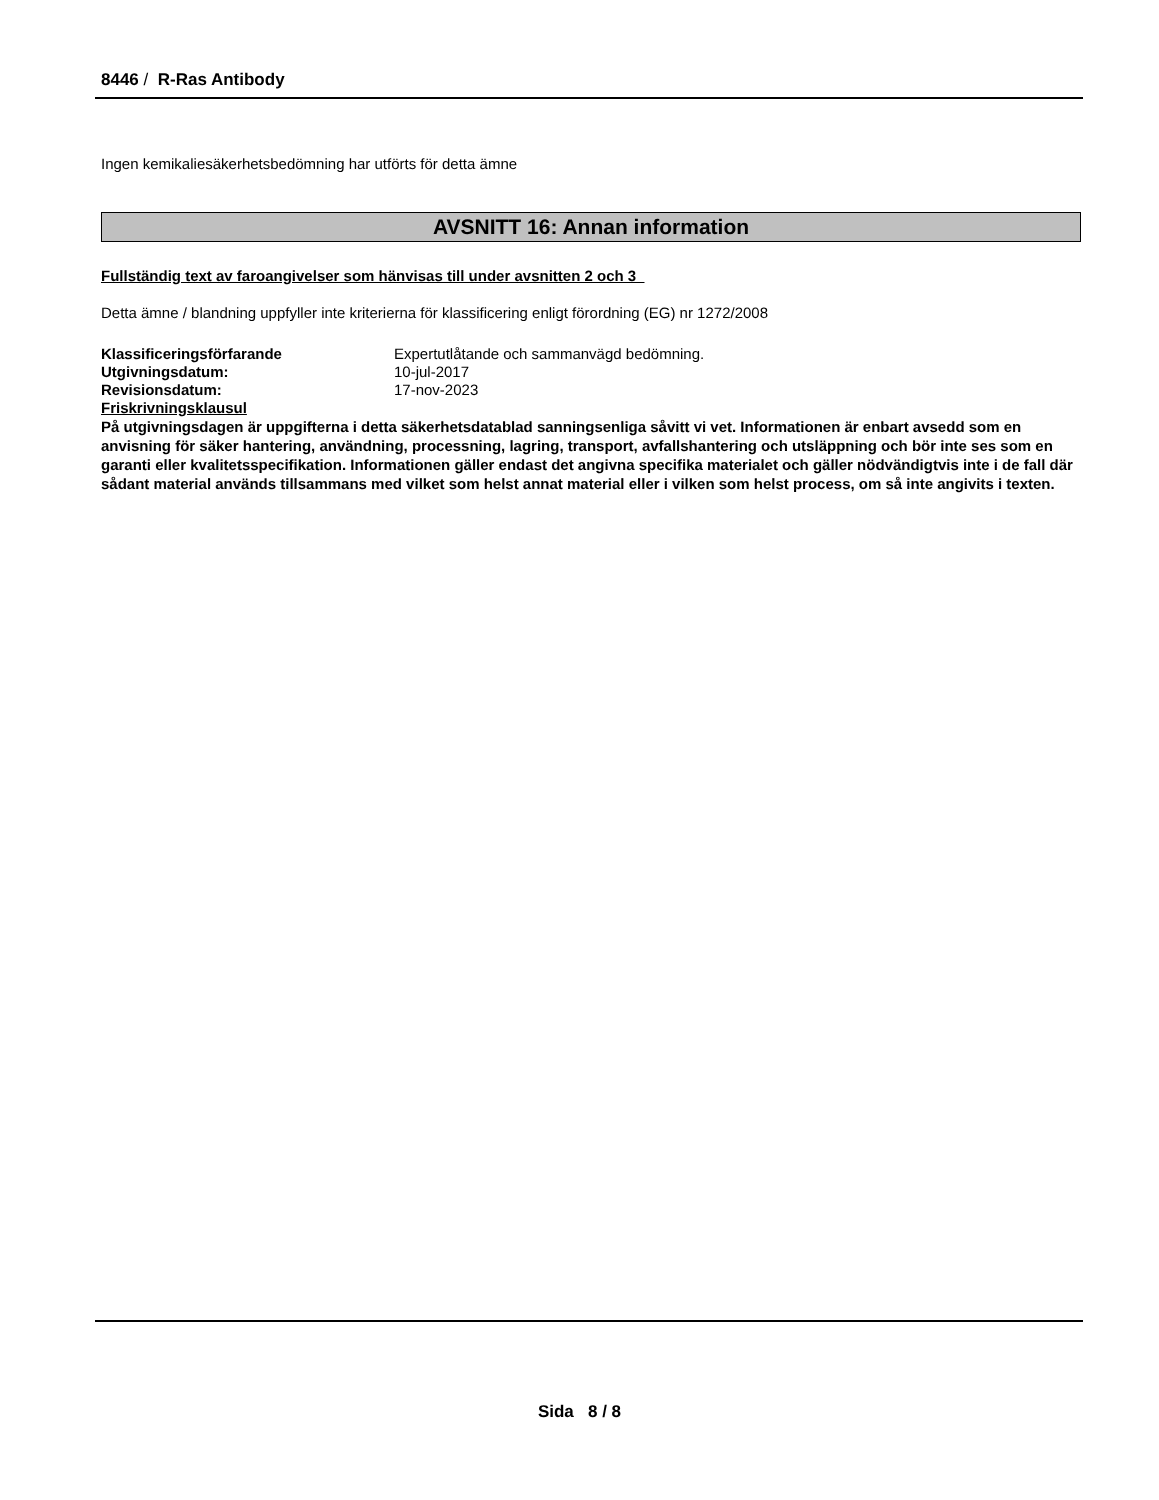8446 / R-Ras Antibody
Ingen kemikaliesäkerhetsbedömning har utförts för detta ämne
AVSNITT 16: Annan information
Fullständig text av faroangivelser som hänvisas till under avsnitten 2 och 3
Detta ämne / blandning uppfyller inte kriterierna för klassificering enligt förordning (EG) nr 1272/2008
Klassificeringsförfarande Expertutlåtande och sammanvägd bedömning.
Utgivningsdatum: 10-jul-2017
Revisionsdatum: 17-nov-2023
Friskrivningsklausul
På utgivningsdagen är uppgifterna i detta säkerhetsdatablad sanningsenliga såvitt vi vet. Informationen är enbart avsedd som en anvisning för säker hantering, användning, processning, lagring, transport, avfallshantering och utsläppning och bör inte ses som en garanti eller kvalitetsspecifikation. Informationen gäller endast det angivna specifika materialet och gäller nödvändigtvis inte i de fall där sådant material används tillsammans med vilket som helst annat material eller i vilken som helst process, om så inte angivits i texten.
Sida 8 / 8